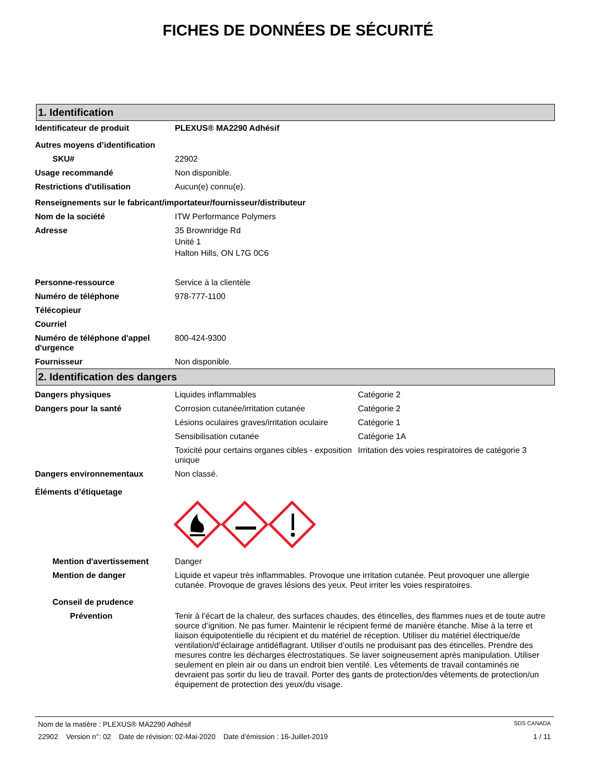FICHES DE DONNÉES DE SÉCURITÉ
1. Identification
Identificateur de produit PLEXUS® MA2290 Adhésif
Autres moyens d’identification
SKU# 22902
Usage recommandé Non disponible.
Restrictions d'utilisation Aucun(e) connu(e).
Renseignements sur le fabricant/importateur/fournisseur/distributeur
Nom de la société ITW Performance Polymers
Adresse 35 Brownridge Rd
Unité 1
Halton Hills, ON L7G 0C6
Personne-ressource Service à la clientèle
Numéro de téléphone 978-777-1100
Télécopieur
Courriel
Numéro de téléphone d'appel d'urgence
800-424-9300
Fournisseur Non disponible.
2. Identification des dangers
Dangers physiques Liquides inflammables Catégorie 2
Dangers pour la santé Corrosion cutanée/irritation cutanée Catégorie 2
Lésions oculaires graves/irritation oculaire
Catégorie 1
Sensibilisation cutanée Catégorie 1A
Toxicité pour certains organes cibles - exposition unique
Irritation des voies respiratoires de catégorie 3
Dangers environnementaux Non classé.
Éléments d’étiquetage
Mention d'avertissement Danger
Mention de danger Liquide et vapeur très inflammables. Provoque une irritation cutanée. Peut provoquer une allergie cutanée. Provoque de graves lésions des yeux. Peut irriter les voies respiratoires.
Conseil de prudence
Prévention Tenir à l’écart de la chaleur, des surfaces chaudes, des étincelles, des flammes nues et de toute autre source d’ignition. Ne pas fumer. Maintenir le récipient fermé de manière étanche. Mise à la terre et liaison équipotentielle du récipient et du matériel de réception. Utiliser du matériel électrique/de ventilation/d’éclairage antidéflagrant. Utiliser d’outils ne produisant pas des étincelles. Prendre des mesures contre les décharges électrostatiques. Se laver soigneusement après manipulation. Utiliser seulement en plein air ou dans un endroit bien ventilé. Les vêtements de travail contaminés ne devraient pas sortir du lieu de travail. Porter des gants de protection/des vêtements de protection/un équipement de protection des yeux/du visage.
Nom de la matière : PLEXUS® MA2290 Adhésif SDS CANADA
22902 Version n°: 02 Date de révision: 02-Mai-2020 Date d’émission : 16-Juillet-2019 1 / 11